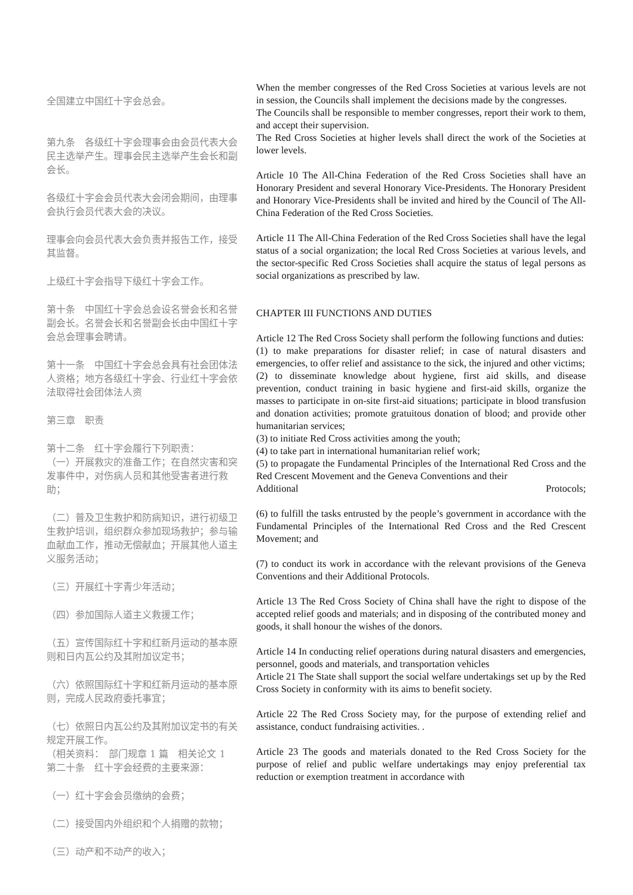全国建立中国红十字会总会。
第九条　各级红十字会理事会由会员代表大会民主选举产生。理事会民主选举产生会长和副会长。
各级红十字会会员代表大会闭会期间，由理事会执行会员代表大会的决议。
理事会向会员代表大会负责并报告工作，接受其监督。
上级红十字会指导下级红十字会工作。
第十条　中国红十字会总会设名誉会长和名誉副会长。名誉会长和名誉副会长由中国红十字会总会理事会聘请。
第十一条　中国红十字会总会具有社会团体法人资格；地方各级红十字会、行业红十字会依法取得社会团体法人资
第三章　职责
第十二条　红十字会履行下列职责：
（一）开展救灾的准备工作；在自然灾害和突发事件中，对伤病人员和其他受害者进行救助；
（二）普及卫生救护和防病知识，进行初级卫生救护培训，组织群众参加现场救护；参与输血献血工作，推动无偿献血；开展其他人道主义服务活动；
（三）开展红十字青少年活动；
（四）参加国际人道主义救援工作；
（五）宣传国际红十字和红新月运动的基本原则和日内瓦公约及其附加议定书；
（六）依照国际红十字和红新月运动的基本原则，完成人民政府委托事宜；
（七）依照日内瓦公约及其附加议定书的有关规定开展工作。
（相关资料：　部门规章 1 篇　相关论文 1
第二十条　红十字会经费的主要来源：
（一）红十字会会员缴纳的会费；
（二）接受国内外组织和个人捐赠的款物；
（三）动产和不动产的收入；
When the member congresses of the Red Cross Societies at various levels are not in session, the Councils shall implement the decisions made by the congresses.
The Councils shall be responsible to member congresses, report their work to them, and accept their supervision.
The Red Cross Societies at higher levels shall direct the work of the Societies at lower levels.
Article 10 The All-China Federation of the Red Cross Societies shall have an Honorary President and several Honorary Vice-Presidents. The Honorary President and Honorary Vice-Presidents shall be invited and hired by the Council of The All-China Federation of the Red Cross Societies.
Article 11 The All-China Federation of the Red Cross Societies shall have the legal status of a social organization; the local Red Cross Societies at various levels, and the sector-specific Red Cross Societies shall acquire the status of legal persons as social organizations as prescribed by law.
CHAPTER III FUNCTIONS AND DUTIES
Article 12 The Red Cross Society shall perform the following functions and duties:
(1) to make preparations for disaster relief; in case of natural disasters and emergencies, to offer relief and assistance to the sick, the injured and other victims;
(2) to disseminate knowledge about hygiene, first aid skills, and disease prevention, conduct training in basic hygiene and first-aid skills, organize the masses to participate in on-site first-aid situations; participate in blood transfusion and donation activities; promote gratuitous donation of blood; and provide other humanitarian services;
(3) to initiate Red Cross activities among the youth;
(4) to take part in international humanitarian relief work;
(5) to propagate the Fundamental Principles of the International Red Cross and the Red Crescent Movement and the Geneva Conventions and their
Additional Protocols;
(6) to fulfill the tasks entrusted by the people’s government in accordance with the Fundamental Principles of the International Red Cross and the Red Crescent Movement; and
(7) to conduct its work in accordance with the relevant provisions of the Geneva Conventions and their Additional Protocols.
Article 13 The Red Cross Society of China shall have the right to dispose of the accepted relief goods and materials; and in disposing of the contributed money and goods, it shall honour the wishes of the donors.
Article 14 In conducting relief operations during natural disasters and emergencies, personnel, goods and materials, and transportation vehicles
Article 21 The State shall support the social welfare undertakings set up by the Red Cross Society in conformity with its aims to benefit society.
Article 22 The Red Cross Society may, for the purpose of extending relief and assistance, conduct fundraising activities. .
Article 23 The goods and materials donated to the Red Cross Society for the purpose of relief and public welfare undertakings may enjoy preferential tax reduction or exemption treatment in accordance with